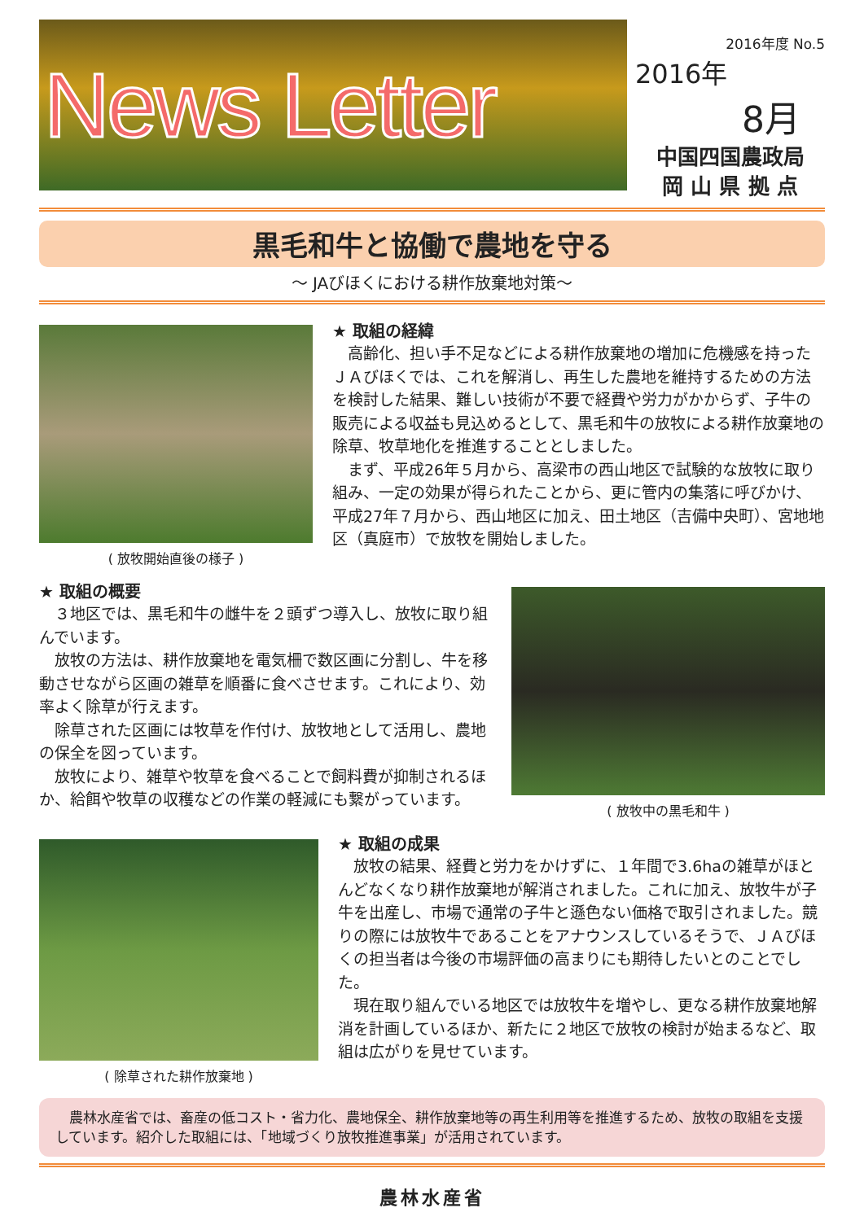News Letter
2016年度 No.5
2016年
8月
中国四国農政局
岡 山 県 拠 点
黒毛和牛と協働で農地を守る
～ JAびほくにおける耕作放棄地対策～
( 放牧開始直後の様子 )
★ 取組の経緯
　高齢化、担い手不足などによる耕作放棄地の増加に危機感を持ったＪＡびほくでは、これを解消し、再生した農地を維持するための方法を検討した結果、難しい技術が不要で経費や労力がかからず、子牛の販売による収益も見込めるとして、黒毛和牛の放牧による耕作放棄地の除草、牧草地化を推進することとしました。
　まず、平成26年５月から、高梁市の西山地区で試験的な放牧に取り組み、一定の効果が得られたことから、更に管内の集落に呼びかけ、平成27年７月から、西山地区に加え、田土地区（吉備中央町）、宮地地区（真庭市）で放牧を開始しました。
★ 取組の概要
　３地区では、黒毛和牛の雌牛を２頭ずつ導入し、放牧に取り組んでいます。
　放牧の方法は、耕作放棄地を電気柵で数区画に分割し、牛を移動させながら区画の雑草を順番に食べさせます。これにより、効率よく除草が行えます。
　除草された区画には牧草を作付け、放牧地として活用し、農地の保全を図っています。
　放牧により、雑草や牧草を食べることで飼料費が抑制されるほか、給餌や牧草の収穫などの作業の軽減にも繋がっています。
( 放牧中の黒毛和牛 )
( 除草された耕作放棄地 )
★ 取組の成果
　放牧の結果、経費と労力をかけずに、１年間で3.6haの雑草がほとんどなくなり耕作放棄地が解消されました。これに加え、放牧牛が子牛を出産し、市場で通常の子牛と遜色ない価格で取引されました。競りの際には放牧牛であることをアナウンスしているそうで、ＪＡびほくの担当者は今後の市場評価の高まりにも期待したいとのことでした。
　現在取り組んでいる地区では放牧牛を増やし、更なる耕作放棄地解消を計画しているほか、新たに２地区で放牧の検討が始まるなど、取組は広がりを見せています。
　農林水産省では、畜産の低コスト・省力化、農地保全、耕作放棄地等の再生利用等を推進するため、放牧の取組を支援しています。紹介した取組には、「地域づくり放牧推進事業」が活用されています。
農林水産省